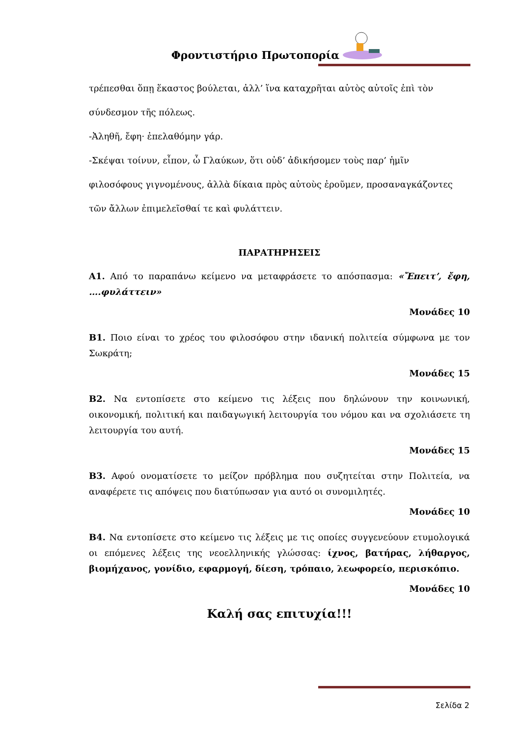Φροντιστήριο Πρωτοπορία
τρέπεσθαι ὅπῃ ἕκαστος βούλεται, ἀλλ’ ἵνα καταχρῆται αὐτὸς αὐτοῖς ἐπὶ τὸν
σύνδεσμον τῆς πόλεως.
-Ἀληθῆ, ἔφη· ἐπελαθόμην γάρ.
-Σκέψαι τοίνυν, εἶπον, ὦ Γλαύκων, ὅτι οὐδ’ ἀδικήσομεν τοὺς παρ’ ἡμῖν
φιλοσόφους γιγνομένους, ἀλλὰ δίκαια πρὸς αὐτοὺς ἐροῦμεν, προσαναγκάζοντες
τῶν ἄλλων ἐπιμελεῖσθαί τε καὶ φυλάττειν.
ΠΑΡΑΤΗΡΗΣΕΙΣ
Α1. Από το παραπάνω κείμενο να μεταφράσετε το απόσπασμα: «Ἔπειτ’, ἔφη, ….φυλάττειν»
Μονάδες 10
Β1. Ποιο είναι το χρέος του φιλοσόφου στην ιδανική πολιτεία σύμφωνα με τον Σωκράτη;
Μονάδες 15
Β2. Να εντοπίσετε στο κείμενο τις λέξεις που δηλώνουν την κοινωνική, οικονομική, πολιτική και παιδαγωγική λειτουργία του νόμου και να σχολιάσετε τη λειτουργία του αυτή.
Μονάδες 15
Β3. Αφού ονοματίσετε το μείζον πρόβλημα που συζητείται στην Πολιτεία, να αναφέρετε τις απόψεις που διατύπωσαν για αυτό οι συνομιλητές.
Μονάδες 10
Β4. Να εντοπίσετε στο κείμενο τις λέξεις με τις οποίες συγγενεύουν ετυμολογικά οι επόμενες λέξεις της νεοελληνικής γλώσσας: ίχνος, βατήρας, λήθαργος, βιομήχανος, γονίδιο, εφαρμογή, δίεση, τρόπαιο, λεωφορείο, περισκόπιο.
Μονάδες 10
Καλή σας επιτυχία!!!
Σελίδα 2